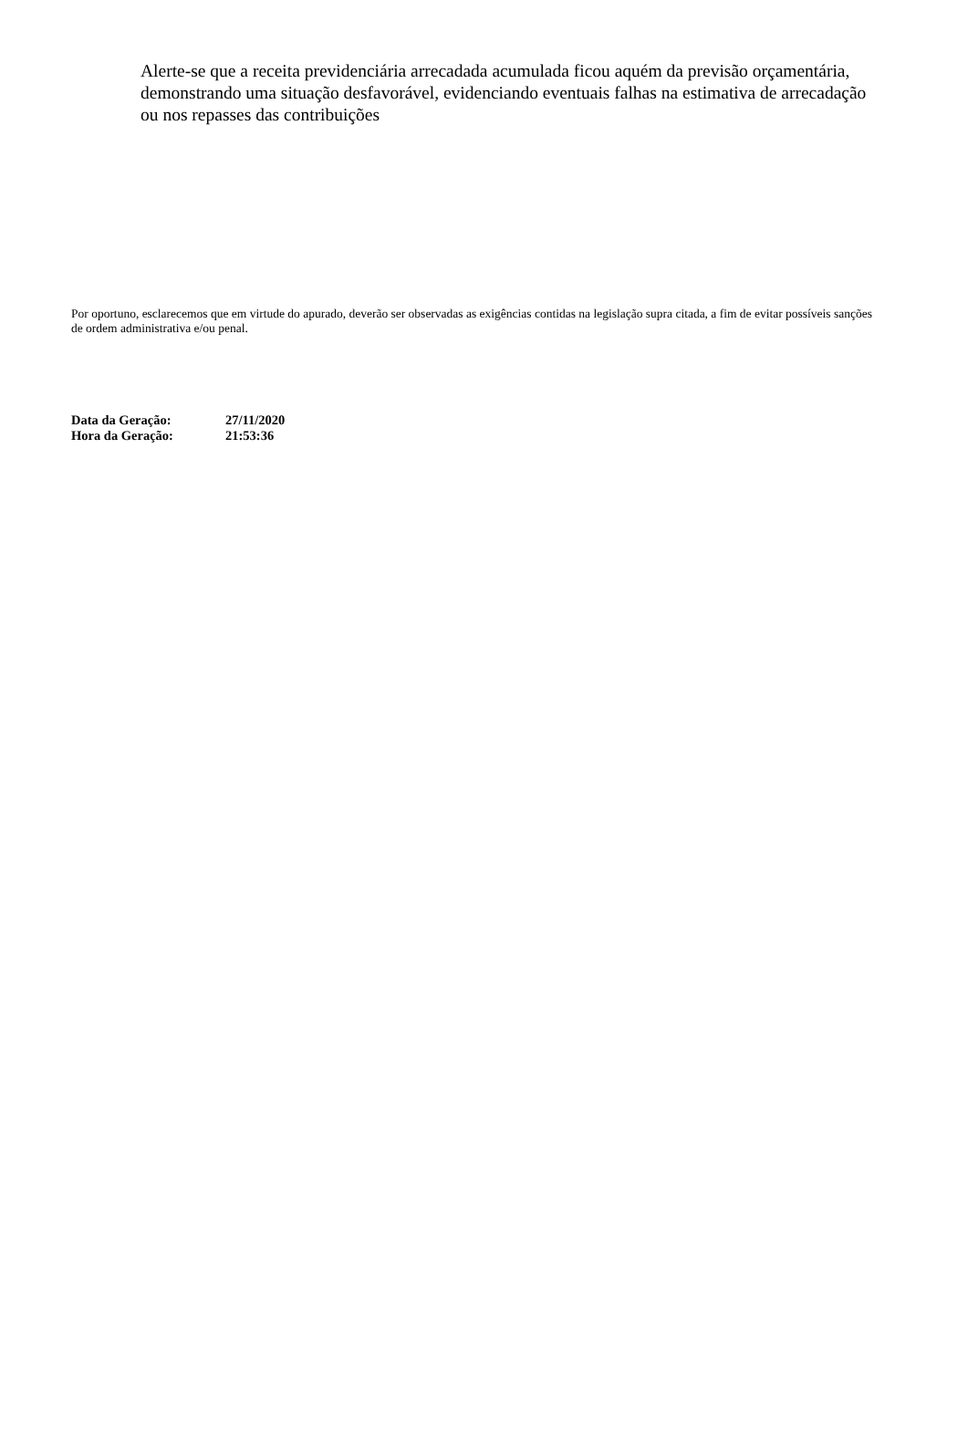Alerte-se que a receita previdenciária arrecadada acumulada ficou aquém da previsão orçamentária, demonstrando uma situação desfavorável, evidenciando eventuais falhas na estimativa de arrecadação ou nos repasses das contribuições
Por oportuno, esclarecemos que em virtude do apurado, deverão ser observadas as exigências contidas na legislação supra citada, a fim de evitar possíveis sanções de ordem administrativa e/ou penal.
| Data da Geração: | 27/11/2020 |
| Hora da Geração: | 21:53:36 |